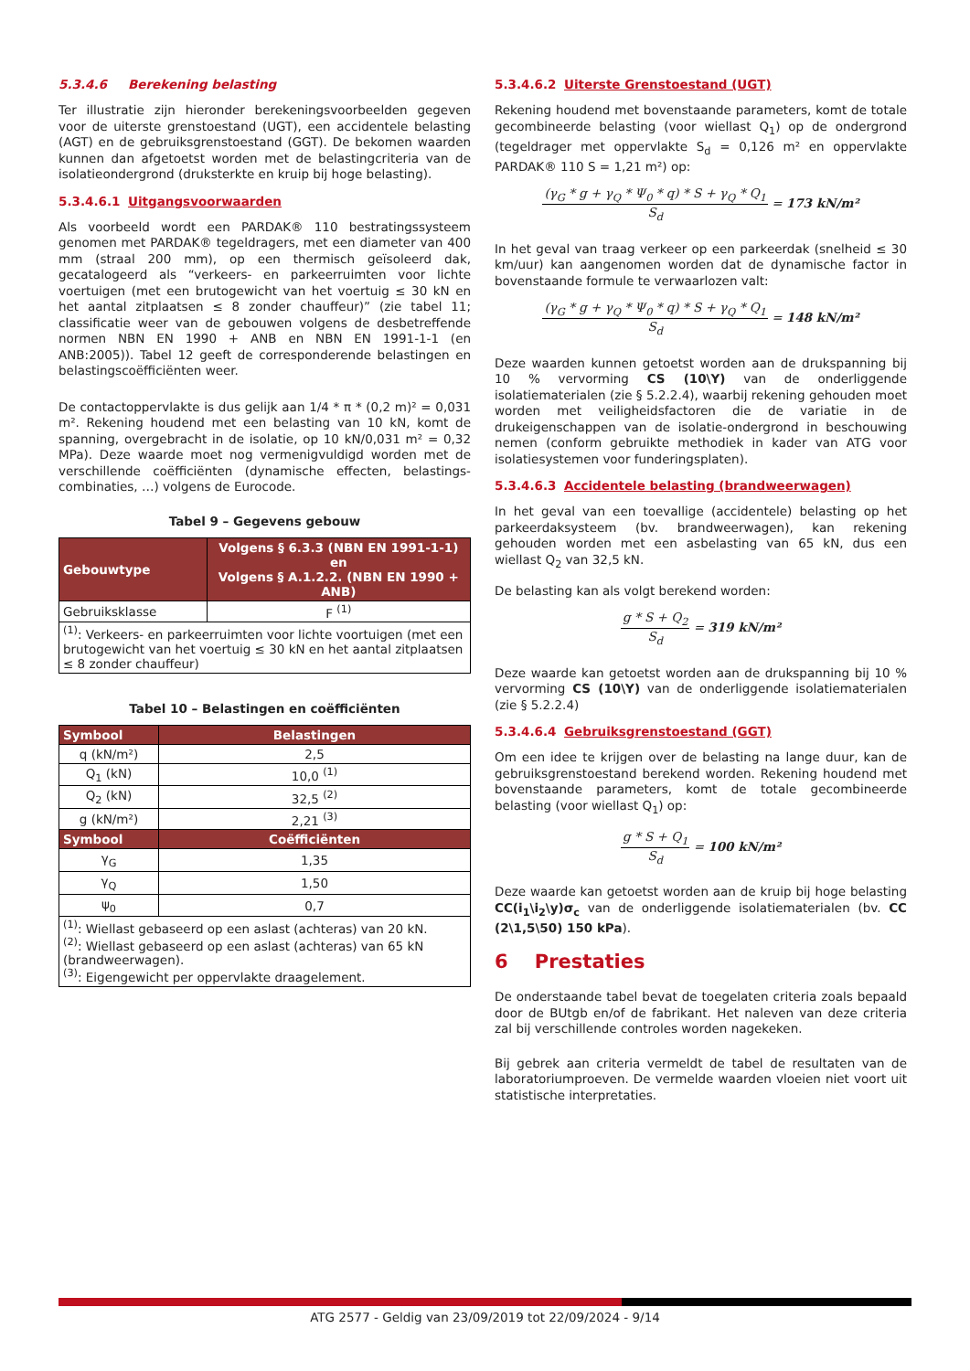5.3.4.6 Berekening belasting
Ter illustratie zijn hieronder berekeningsvoorbeelden gegeven voor de uiterste grenstoestand (UGT), een accidentele belasting (AGT) en de gebruiksgrenstoestand (GGT). De bekomen waarden kunnen dan afgetoetst worden met de belastingcriteria van de isolatieondergrond (druksterkte en kruip bij hoge belasting).
5.3.4.6.1 Uitgangsvoorwaarden
Als voorbeeld wordt een PARDAK® 110 bestratingssysteem genomen met PARDAK® tegeldragers, met een diameter van 400 mm (straal 200 mm), op een thermisch geïsoleerd dak, gecatalogeerd als “verkeers- en parkeerruimten voor lichte voertuigen (met een brutogewicht van het voertuig ≤ 30 kN en het aantal zitplaatsen ≤ 8 zonder chauffeur)” (zie tabel 11; classificatie weer van de gebouwen volgens de desbetreffende normen NBN EN 1990 + ANB en NBN EN 1991-1-1 (en ANB:2005)). Tabel 12 geeft de corresponderende belastingen en belastingscoëfficiënten weer.
De contactoppervlakte is dus gelijk aan 1/4 * π * (0,2 m)² = 0,031 m². Rekening houdend met een belasting van 10 kN, komt de spanning, overgebracht in de isolatie, op 10 kN/0,031 m² = 0,32 MPa). Deze waarde moet nog vermenigvuldigd worden met de verschillende coëfficiënten (dynamische effecten, belastings-combinaties, …) volgens de Eurocode.
Tabel 9 – Gegevens gebouw
| Gebouwtype | Volgens § 6.3.3 (NBN EN 1991-1-1) en Volgens § A.1.2.2. (NBN EN 1990 + ANB) |
| --- | --- |
| Gebruiksklasse | F <sup>(1)</sup> |
| <sup>(1)</sup>: Verkeers- en parkeerruimten voor lichte voortuigen (met een brutogewicht van het voertuig ≤ 30 kN en het aantal zitplaatsen ≤ 8 zonder chauffeur) | |
Tabel 10 – Belastingen en coëfficiënten
| Symbool | Belastingen |
| --- | --- |
| q (kN/m²) | 2,5 |
| Q<sub>1</sub> (kN) | 10,0 <sup>(1)</sup> |
| Q<sub>2</sub> (kN) | 32,5 <sup>(2)</sup> |
| g (kN/m²) | 2,21 <sup>(3)</sup> |
| Symbool | Coëfficiënten |
| γ<sub>G</sub> | 1,35 |
| γ<sub>Q</sub> | 1,50 |
| ψ<sub>0</sub> | 0,7 |
| <sup>(1)</sup>: Wiellast gebaseerd op een aslast (achteras) van 20 kN. <sup>(2)</sup>: Wiellast gebaseerd op een aslast (achteras) van 65 kN (brandweerwagen). <sup>(3)</sup>: Eigengewicht per oppervlakte draagelement. | |
5.3.4.6.2 Uiterste Grenstoestand (UGT)
Rekening houdend met bovenstaande parameters, komt de totale gecombineerde belasting (voor wiellast Q<sub>1</sub>) op de ondergrond (tegeldrager met oppervlakte S<sub>d</sub> = 0,126 m² en oppervlakte PARDAK® 110 S = 1,21 m²) op:
(γ<sub>G</sub> * g + γ<sub>Q</sub> * Ψ<sub>0</sub> * q) * S + γ<sub>Q</sub> * Q<sub>1</sub>
S<sub>d</sub>
= 173 kN/m²
In het geval van traag verkeer op een parkeerdak (snelheid ≤ 30 km/uur) kan aangenomen worden dat de dynamische factor in bovenstaande formule te verwaarlozen valt:
(γ<sub>G</sub> * g + γ<sub>Q</sub> * Ψ<sub>0</sub> * q) * S + γ<sub>Q</sub> * Q<sub>1</sub>
S<sub>d</sub>
= 148 kN/m²
Deze waarden kunnen getoetst worden aan de drukspanning bij 10 % vervorming CS (10\Y) van de onderliggende isolatiematerialen (zie § 5.2.2.4), waarbij rekening gehouden moet worden met veiligheidsfactoren die de variatie in de drukeigenschappen van de isolatie-ondergrond in beschouwing nemen (conform gebruikte methodiek in kader van ATG voor isolatiesystemen voor funderingsplaten).
5.3.4.6.3 Accidentele belasting (brandweerwagen)
In het geval van een toevallige (accidentele) belasting op het parkeerdaksysteem (bv. brandweerwagen), kan rekening gehouden worden met een asbelasting van 65 kN, dus een wiellast Q<sub>2</sub> van 32,5 kN.
De belasting kan als volgt berekend worden:
g * S + Q<sub>2</sub>
S<sub>d</sub>
= 319 kN/m²
Deze waarde kan getoetst worden aan de drukspanning bij 10 % vervorming CS (10\Y) van de onderliggende isolatiematerialen (zie § 5.2.2.4)
5.3.4.6.4 Gebruiksgrenstoestand (GGT)
Om een idee te krijgen over de belasting na lange duur, kan de gebruiksgrenstoestand berekend worden. Rekening houdend met bovenstaande parameters, komt de totale gecombineerde belasting (voor wiellast Q<sub>1</sub>) op:
g * S + Q<sub>1</sub>
S<sub>d</sub>
= 100 kN/m²
Deze waarde kan getoetst worden aan de kruip bij hoge belasting CC(i<sub>1</sub>\i<sub>2</sub>\y)σ<sub>c</sub> van de onderliggende isolatiematerialen (bv. CC (2\1,5\50) 150 kPa).
6 Prestaties
De onderstaande tabel bevat de toegelaten criteria zoals bepaald door de BUtgb en/of de fabrikant. Het naleven van deze criteria zal bij verschillende controles worden nagekeken.
Bij gebrek aan criteria vermeldt de tabel de resultaten van de laboratoriumproeven. De vermelde waarden vloeien niet voort uit statistische interpretaties.
ATG 2577 - Geldig van 23/09/2019 tot 22/09/2024 - 9/14